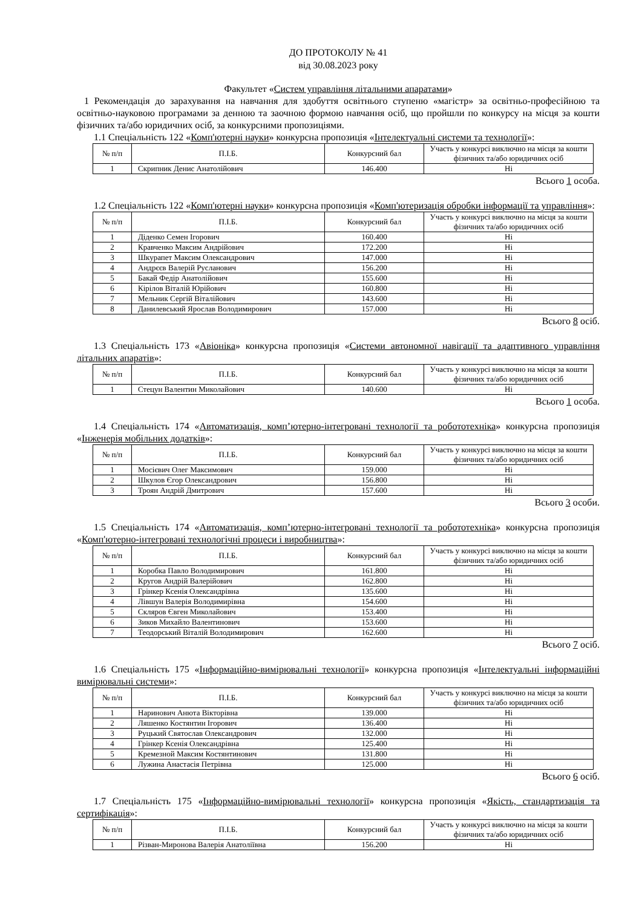ДО ПРОТОКОЛУ № 41
від 30.08.2023 року
Факультет «Систем управління літальними апаратами»
1 Рекомендація до зарахування на навчання для здобуття освітнього ступеню «магістр» за освітньо-професійною та освітньо-науковою програмами за денною та заочною формою навчання осіб, що пройшли по конкурсу на місця за кошти фізичних та/або юридичних осіб, за конкурсними пропозиціями.
1.1 Спеціальність 122 «Комп'ютерні науки» конкурсна пропозиція «Інтелектуальні системи та технології»:
| № п/п | П.І.Б. | Конкурсний бал | Участь у конкурсі виключно на місця за кошти фізичних та/або юридичних осіб |
| --- | --- | --- | --- |
| 1 | Скрипник Денис Анатолійович | 146.400 | Ні |
Всього 1 особа.
1.2 Спеціальність 122 «Комп'ютерні науки» конкурсна пропозиція «Комп'ютеризація обробки інформації та управління»:
| № п/п | П.І.Б. | Конкурсний бал | Участь у конкурсі виключно на місця за кошти фізичних та/або юридичних осіб |
| --- | --- | --- | --- |
| 1 | Діденко Семен Ігорович | 160.400 | Ні |
| 2 | Кравченко Максим Андрійович | 172.200 | Ні |
| 3 | Шкурапет Максим Олександрович | 147.000 | Ні |
| 4 | Андрєєв Валерій Русланович | 156.200 | Ні |
| 5 | Бакай Федір Анатолійович | 155.600 | Ні |
| 6 | Кірілов Віталій Юрійович | 160.800 | Ні |
| 7 | Мельник Сергій Віталійович | 143.600 | Ні |
| 8 | Данилевський Ярослав Володимирович | 157.000 | Ні |
Всього 8 осіб.
1.3 Спеціальність 173 «Авіоніка» конкурсна пропозиція «Системи автономної навігації та адаптивного управління літальних апаратів»:
| № п/п | П.І.Б. | Конкурсний бал | Участь у конкурсі виключно на місця за кошти фізичних та/або юридичних осіб |
| --- | --- | --- | --- |
| 1 | Стецун Валентин Миколайович | 140.600 | Ні |
Всього 1 особа.
1.4 Спеціальність 174 «Автоматизація, комп’ютерно-інтегровані технології та робототехніка» конкурсна пропозиція «Інженерія мобільних додатків»:
| № п/п | П.І.Б. | Конкурсний бал | Участь у конкурсі виключно на місця за кошти фізичних та/або юридичних осіб |
| --- | --- | --- | --- |
| 1 | Мосієвич Олег Максимович | 159.000 | Ні |
| 2 | Шкулов Єгор Олександрович | 156.800 | Ні |
| 3 | Троян Андрій Дмитрович | 157.600 | Ні |
Всього 3 особи.
1.5 Спеціальність 174 «Автоматизація, комп’ютерно-інтегровані технології та робототехніка» конкурсна пропозиція «Комп'ютерно-інтегровані технологічні процеси і виробництва»:
| № п/п | П.І.Б. | Конкурсний бал | Участь у конкурсі виключно на місця за кошти фізичних та/або юридичних осіб |
| --- | --- | --- | --- |
| 1 | Коробка Павло Володимирович | 161.800 | Ні |
| 2 | Кругов Андрій Валерійович | 162.800 | Ні |
| 3 | Грінкер Ксенія Олександрівна | 135.600 | Ні |
| 4 | Лівшун Валерія Володимирівна | 154.600 | Ні |
| 5 | Скляров Євген Миколайович | 153.400 | Ні |
| 6 | Зиков Михайло Валентинович | 153.600 | Ні |
| 7 | Теодорський Віталій Володимирович | 162.600 | Ні |
Всього 7 осіб.
1.6 Спеціальність 175 «Інформаційно-вимірювальні технології» конкурсна пропозиція «Інтелектуальні інформаційні вимірювальні системи»:
| № п/п | П.І.Б. | Конкурсний бал | Участь у конкурсі виключно на місця за кошти фізичних та/або юридичних осіб |
| --- | --- | --- | --- |
| 1 | Наринович Анюта Вікторівна | 139.000 | Ні |
| 2 | Ляшенко Костянтин Ігорович | 136.400 | Ні |
| 3 | Руцький Святослав Олександрович | 132.000 | Ні |
| 4 | Грінкер Ксенія Олександрівна | 125.400 | Ні |
| 5 | Кремезной Максим Костянтинович | 131.800 | Ні |
| 6 | Лужина Анастасія Петрівна | 125.000 | Ні |
Всього 6 осіб.
1.7 Спеціальність 175 «Інформаційно-вимірювальні технології» конкурсна пропозиція «Якість, стандартизація та сертифікація»:
| № п/п | П.І.Б. | Конкурсний бал | Участь у конкурсі виключно на місця за кошти фізичних та/або юридичних осіб |
| --- | --- | --- | --- |
| 1 | Різван-Миронова Валерія Анатоліївна | 156.200 | Ні |